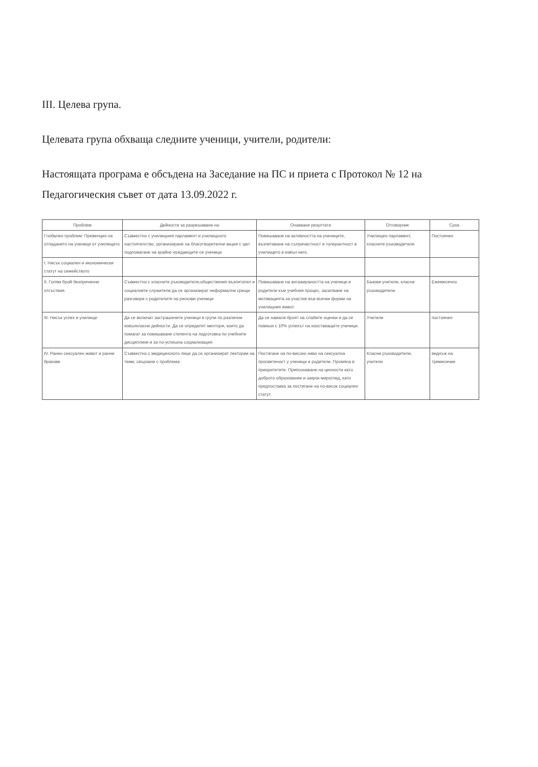III. Целева група.
Целевата група обхваща следните ученици, учители, родители:
Настоящата програма е обсъдена на Заседание на ПС и приета с Протокол № 12 на Педагогическия съвет от дата 13.09.2022 г.
| Проблем | Дейности за разрешаване на | Очаквани резултати | Отговорник | Срок |
| --- | --- | --- | --- | --- |
| Глобален проблем: Превенция на отпадането на ученици от училището | Съвместно с училищния парламент и училищното настоятелство, организиране на благотворителни акции с цел подпомагане на крайно нуждаещите се ученици. | Повишаване на активността на учениците, възпитаване на съпричастност и толерантност в училището и извън него. | Училищен парламент, класните ръководители | Постоянен |
| I. Нисък социален и икономически статут на семейството | | | | |
| II. Голям брой безпричинни отсъствия. | Съвместно с класните ръководители,обществения възпитател и социалните служители да се организират неформални срещи разговори с родителите на рискови ученици | Повишаване на ангажираността на ученици и родители към учебния процес, засилване на мотивацията за участие във всички форми на училищния живот. | Базови учители, класни ръководители | Ежемесечно |
| III. Нисък успех в училище | Да се включат застрашените ученици в групи по различни извънкласни дейности. Да се определят ментори, които да помагат за повишаване степента на подготовка по учебните дисциплини и за по-успешна социализация | Да се намали броят на слабите оценки и да се повиши с 10% успехът на изоставащите ученици. | Учители | постоянен |
| IV. Ранен сексуален живот и ранни бракове | Съвместно с медицинското лице да се организират лектории на теми, свързани с проблема | Постигане на по-високо ниво на сексуална просветеност у ученици и родители. Промяна в приоритетите. Припознаване на ценности като доброто образование и широк мироглед, като предпоставка за постигане на по-висок социален статут. | Класни ръководители, учители | веднъж на тримесечие |